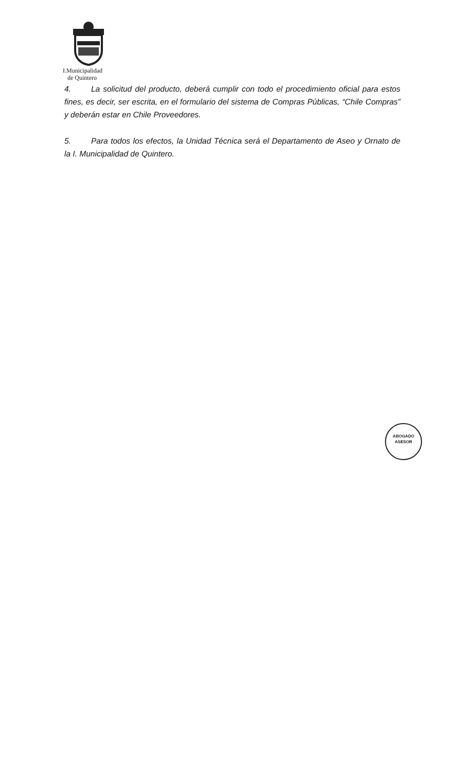I.Municipalidad
de Quintero
4. La solicitud del producto, deberá cumplir con todo el procedimiento oficial para estos fines, es decir, ser escrita, en el formulario del sistema de Compras Públicas, “Chile Compras” y deberán estar en Chile Proveedores.
5. Para todos los efectos, la Unidad Técnica será el Departamento de Aseo y Ornato de la I. Municipalidad de Quintero.
ABOGADO
ASESOR